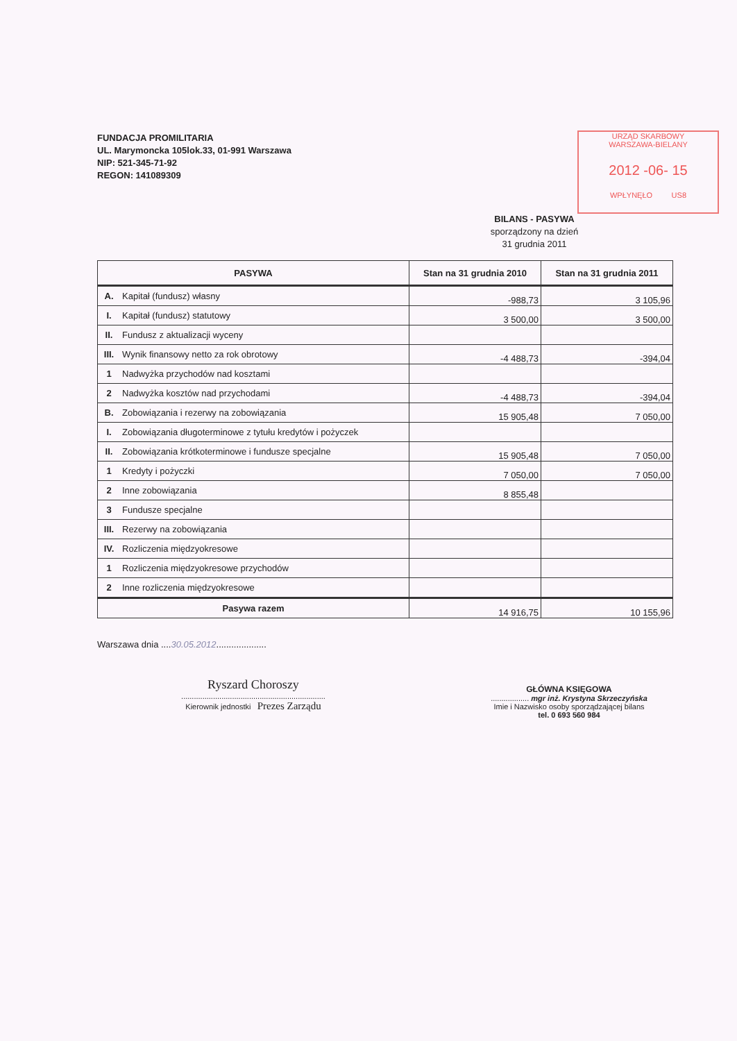URZĄD SKARBOWY
WARSZAWA-BIELANY
2012 -06- 15
WPŁYNĘŁO US8
FUNDACJA PROMILITARIA
UL. Marymoncka 105lok.33, 01-991 Warszawa
NIP: 521-345-71-92
REGON: 141089309
BILANS - PASYWA
sporządzony na dzień
31 grudnia 2011
| PASYWA | | Stan na 31 grudnia 2010 | Stan na 31 grudnia 2011 |
| --- | --- | --- | --- |
| A. | Kapitał (fundusz) własny | -988,73 | 3 105,96 |
| I. | Kapitał (fundusz) statutowy | 3 500,00 | 3 500,00 |
| II. | Fundusz z aktualizacji wyceny | | |
| III. | Wynik finansowy netto za rok obrotowy | -4 488,73 | -394,04 |
| 1 | Nadwyżka przychodów nad kosztami | | |
| 2 | Nadwyżka kosztów nad przychodami | -4 488,73 | -394,04 |
| B. | Zobowiązania i rezerwy na zobowiązania | 15 905,48 | 7 050,00 |
| I. | Zobowiązania długoterminowe z tytułu kredytów i pożyczek | | |
| II. | Zobowiązania krótkoterminowe i fundusze specjalne | 15 905,48 | 7 050,00 |
| 1 | Kredyty i pożyczki | 7 050,00 | 7 050,00 |
| 2 | Inne zobowiązania | 8 855,48 | |
| 3 | Fundusze specjalne | | |
| III. | Rezerwy na zobowiązania | | |
| IV. | Rozliczenia międzyokresowe | | |
| 1 | Rozliczenia międzyokresowe przychodów | | |
| 2 | Inne rozliczenia międzyokresowe | | |
| Pasywa razem | | 14 916,75 | 10 155,96 |
Warszawa dnia ....30.05.2012....................
Ryszard Choroszy
....................................................................
Kierownik jednostki Prezes Zarządu
GŁÓWNA KSIĘGOWA
.................. mgr inż. Krystyna Skrzeczyńska
Imie i Nazwisko osoby sporządzającej bilans
tel. 0 693 560 984